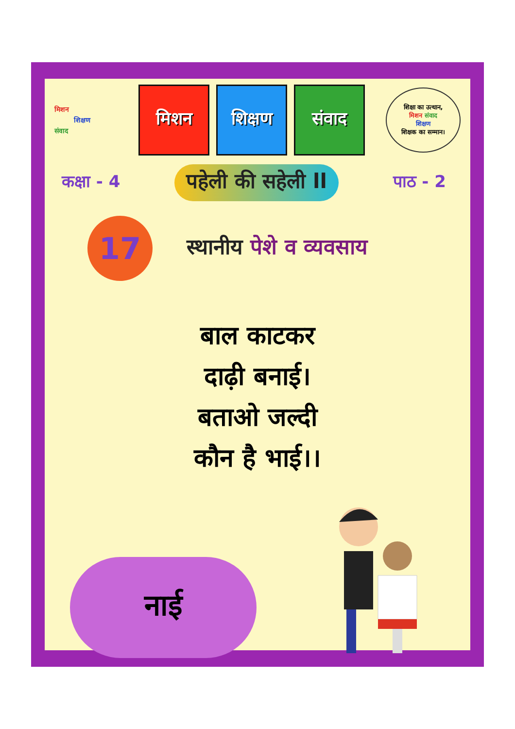मिशन
शिक्षण
संवाद
मिशन शिक्षण संवाद
शिक्षा का उत्थान,
मिशन संवाद
शिक्षण
शिक्षक का सम्मान।
कक्षा - 4
पहेली की सहेली ll
पाठ - 2
17
स्थानीय पेशे व व्यवसाय
बाल काटकर
दाढ़ी बनाई।
बताओ जल्दी
कौन है भाई।।
नाई